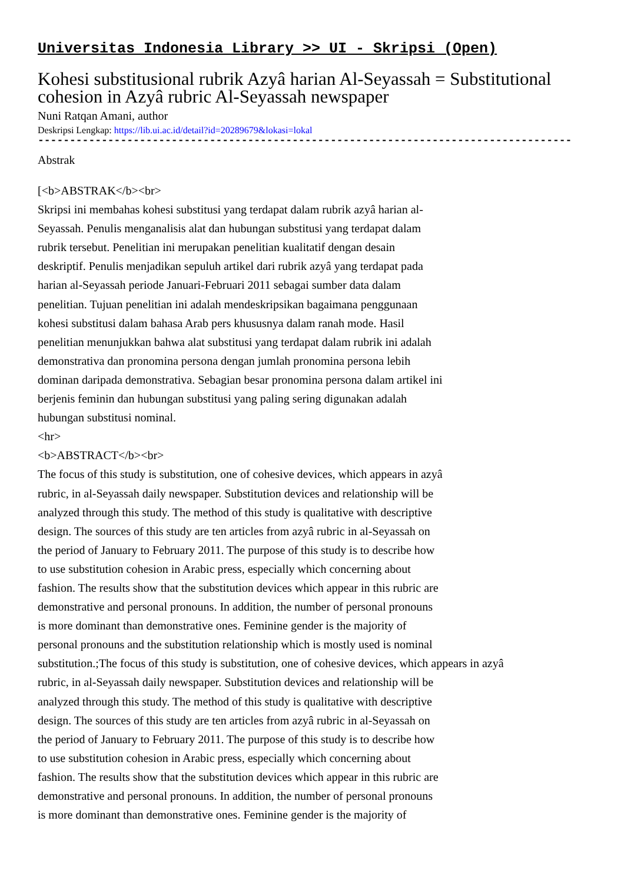Universitas Indonesia Library >> UI - Skripsi (Open)
Kohesi substitusional rubrik Azyâ harian Al-Seyassah = Substitutional cohesion in Azyâ rubric Al-Seyassah newspaper
Nuni Ratqan Amani, author
Deskripsi Lengkap: https://lib.ui.ac.id/detail?id=20289679&lokasi=lokal
------------------------------------------------------------------------------------------
Abstrak
[<b>ABSTRAK</b><br> Skripsi ini membahas kohesi substitusi yang terdapat dalam rubrik azyâ harian al- Seyassah. Penulis menganalisis alat dan hubungan substitusi yang terdapat dalam rubrik tersebut. Penelitian ini merupakan penelitian kualitatif dengan desain deskriptif. Penulis menjadikan sepuluh artikel dari rubrik azyâ yang terdapat pada harian al-Seyassah periode Januari-Februari 2011 sebagai sumber data dalam penelitian. Tujuan penelitian ini adalah mendeskripsikan bagaimana penggunaan kohesi substitusi dalam bahasa Arab pers khususnya dalam ranah mode. Hasil penelitian menunjukkan bahwa alat substitusi yang terdapat dalam rubrik ini adalah demonstrativa dan pronomina persona dengan jumlah pronomina persona lebih dominan daripada demonstrativa. Sebagian besar pronomina persona dalam artikel ini berjenis feminin dan hubungan substitusi yang paling sering digunakan adalah hubungan substitusi nominal. <hr> <b>ABSTRACT</b><br> The focus of this study is substitution, one of cohesive devices, which appears in azyâ rubric, in al-Seyassah daily newspaper. Substitution devices and relationship will be analyzed through this study. The method of this study is qualitative with descriptive design. The sources of this study are ten articles from azyâ rubric in al-Seyassah on the period of January to February 2011. The purpose of this study is to describe how to use substitution cohesion in Arabic press, especially which concerning about fashion. The results show that the substitution devices which appear in this rubric are demonstrative and personal pronouns. In addition, the number of personal pronouns is more dominant than demonstrative ones. Feminine gender is the majority of personal pronouns and the substitution relationship which is mostly used is nominal substitution.;The focus of this study is substitution, one of cohesive devices, which appears in azyâ rubric, in al-Seyassah daily newspaper. Substitution devices and relationship will be analyzed through this study. The method of this study is qualitative with descriptive design. The sources of this study are ten articles from azyâ rubric in al-Seyassah on the period of January to February 2011. The purpose of this study is to describe how to use substitution cohesion in Arabic press, especially which concerning about fashion. The results show that the substitution devices which appear in this rubric are demonstrative and personal pronouns. In addition, the number of personal pronouns is more dominant than demonstrative ones. Feminine gender is the majority of